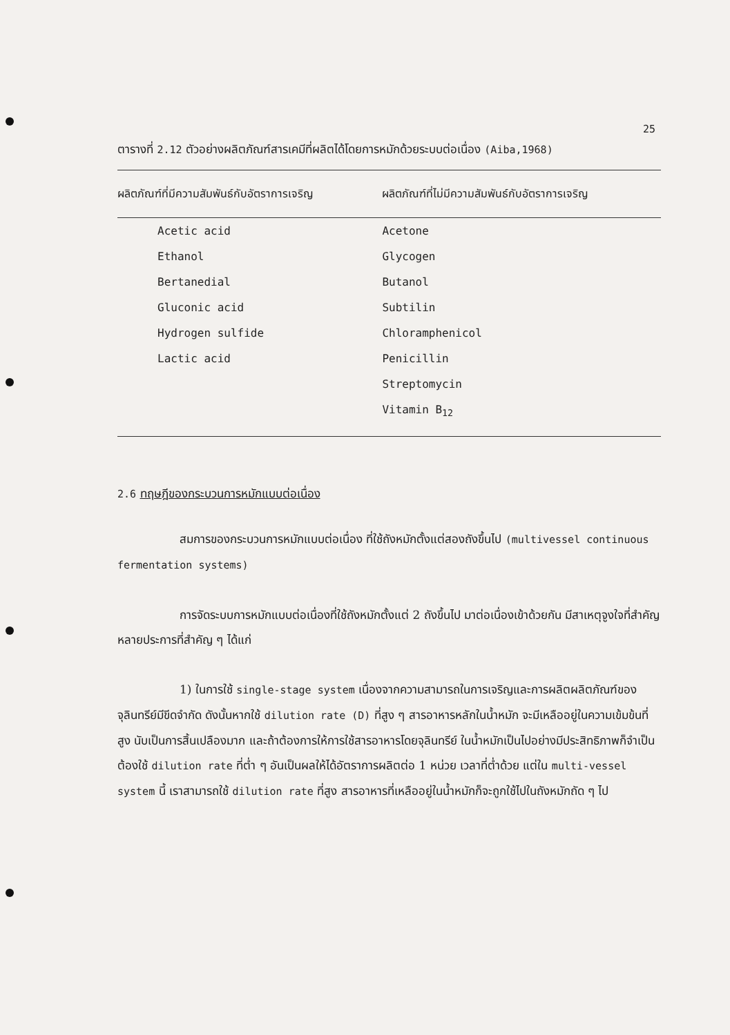25
ตารางที่ 2.12 ตัวอย่างผลิตภัณฑ์สารเคมีที่ผลิตได้โดยการหมักด้วยระบบต่อเนื่อง (Aiba,1968)
| ผลิตภัณฑ์ที่มีความสัมพันธ์กับอัตราการเจริญ | ผลิตภัณฑ์ที่ไม่มีความสัมพันธ์กับอัตราการเจริญ |
| --- | --- |
| Acetic acid | Acetone |
| Ethanol | Glycogen |
| Bertanedial | Butanol |
| Gluconic acid | Subtilin |
| Hydrogen sulfide | Chloramphenicol |
| Lactic acid | Penicillin |
| | Streptomycin |
| | Vitamin B<sub>12</sub> |
2.6 ทฤษฎีของกระบวนการหมักแบบต่อเนื่อง
สมการของกระบวนการหมักแบบต่อเนื่อง ที่ใช้ถังหมักตั้งแต่สองถังขึ้นไป (multivessel continuous fermentation systems)
การจัดระบบการหมักแบบต่อเนื่องที่ใช้ถังหมักตั้งแต่ 2 ถังขึ้นไป มาต่อเนื่องเข้าด้วยกัน มีสาเหตุจูงใจที่สำคัญหลายประการที่สำคัญ ๆ ได้แก่
1) ในการใช้ single-stage system เนื่องจากความสามารถในการเจริญและการผลิตผลิตภัณฑ์ของจุลินทรีย์มีขีดจำกัด ดังนั้นหากใช้ dilution rate (D) ที่สูง ๆ สารอาหารหลักในน้ำหมัก จะมีเหลืออยู่ในความเข้มข้นที่สูง นับเป็นการสิ้นเปลืองมาก และถ้าต้องการให้การใช้สารอาหารโดยจุลินทรีย์ ในน้ำหมักเป็นไปอย่างมีประสิทธิภาพก็จำเป็นต้องใช้ dilution rate ที่ต่ำ ๆ อันเป็นผลให้ได้อัตราการผลิตต่อ 1 หน่วย เวลาที่ต่ำด้วย แต่ใน multi-vessel system นี้ เราสามารถใช้ dilution rate ที่สูง สารอาหารที่เหลืออยู่ในน้ำหมักก็จะถูกใช้ไปในถังหมักถัด ๆ ไป